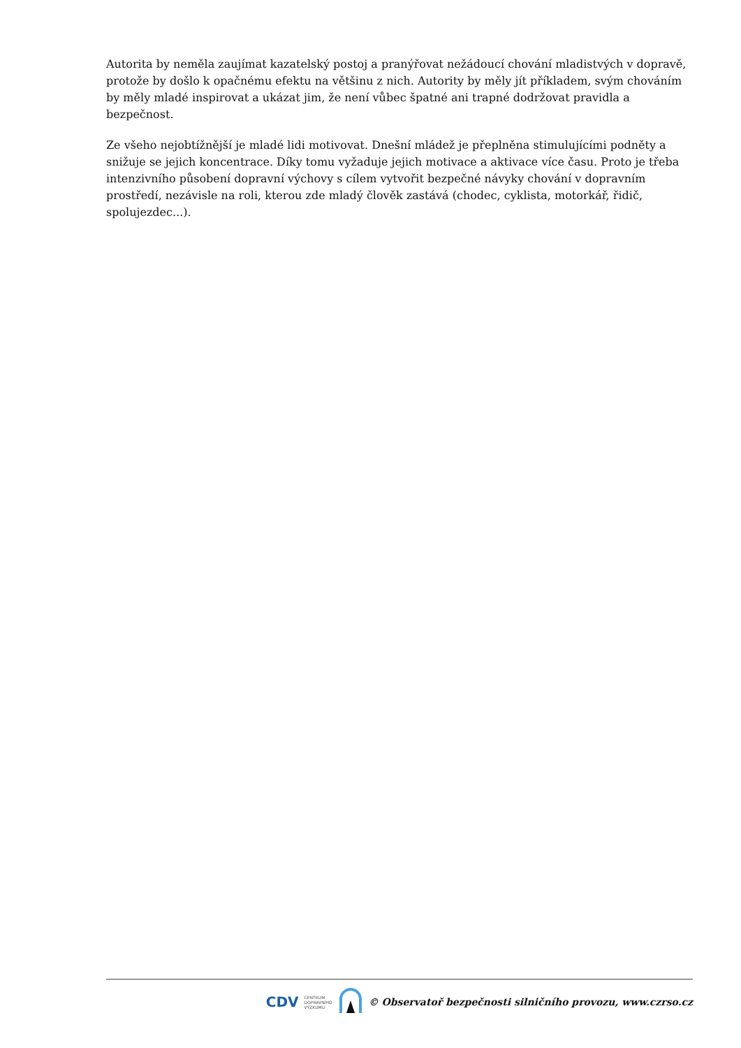Autorita by neměla zaujímat kazatelský postoj a pranýřovat nežádoucí chování mladistvých v dopravě, protože by došlo k opačnému efektu na většinu z nich. Autority by měly jít příkladem, svým chováním by měly mladé inspirovat a ukázat jim, že není vůbec špatné ani trapné dodržovat pravidla a bezpečnost.
Ze všeho nejobtížnější je mladé lidi motivovat. Dnešní mládež je přeplněna stimulujícími podněty a snižuje se jejich koncentrace. Díky tomu vyžaduje jejich motivace a aktivace více času. Proto je třeba intenzivního působení dopravní výchovy s cílem vytvořit bezpečné návyky chování v dopravním prostředí, nezávisle na roli, kterou zde mladý člověk zastává (chodec, cyklista, motorkář, řidič, spolujezdec...).
CDV CENTRUM
DOPRAVNÍHO
VÝZKUMU © Observatoř bezpečnosti silničního provozu, www.czrso.cz